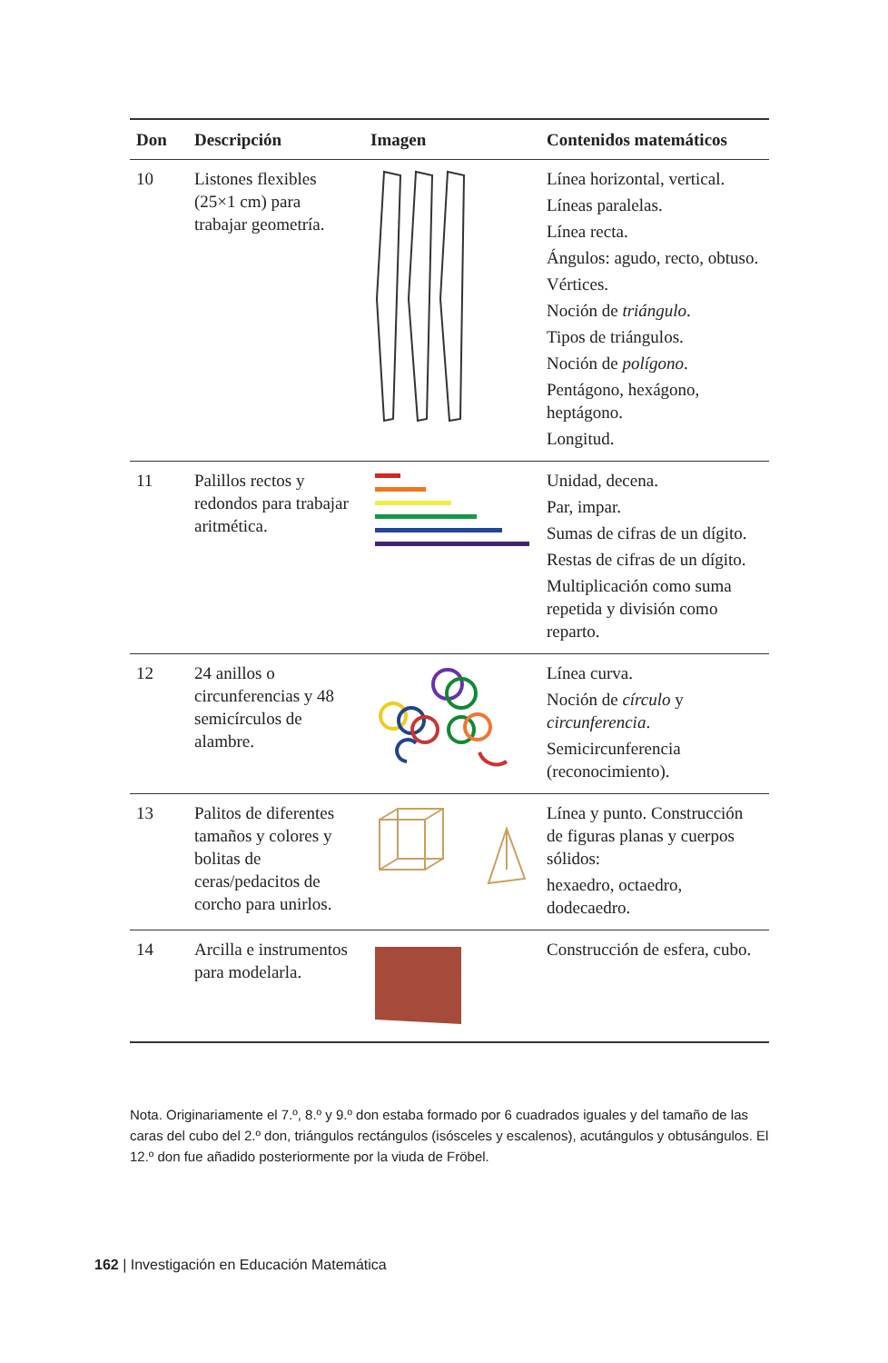| Don | Descripción | Imagen | Contenidos matemáticos |
| --- | --- | --- | --- |
| 10 | Listones flexibles (25×1 cm) para trabajar geometría. | | Línea horizontal, vertical. Líneas paralelas. Línea recta. Ángulos: agudo, recto, obtuso. Vértices. Noción de triángulo . Tipos de triángulos. Noción de polígono . Pentágono, hexágono, heptágono. Longitud. |
| 11 | Palillos rectos y redondos para trabajar aritmética. | | Unidad, decena. Par, impar. Sumas de cifras de un dígito. Restas de cifras de un dígito. Multiplicación como suma repetida y división como reparto. |
| 12 | 24 anillos o circunferencias y 48 semicírculos de alambre. | | Línea curva. Noción de círculo y circunferencia . Semicircunferencia (reconocimiento). |
| 13 | Palitos de diferentes tamaños y colores y bolitas de ceras/pedacitos de corcho para unirlos. | | Línea y punto. Construcción de figuras planas y cuerpos sólidos: hexaedro, octaedro, dodecaedro. |
| 14 | Arcilla e instrumentos para modelarla. | | Construcción de esfera, cubo. |
Nota. Originariamente el 7.º, 8.º y 9.º don estaba formado por 6 cuadrados iguales y del tamaño de las caras del cubo del 2.º don, triángulos rectángulos (isósceles y escalenos), acutángulos y obtusángulos. El 12.º don fue añadido posteriormente por la viuda de Fröbel.
162 | Investigación en Educación Matemática